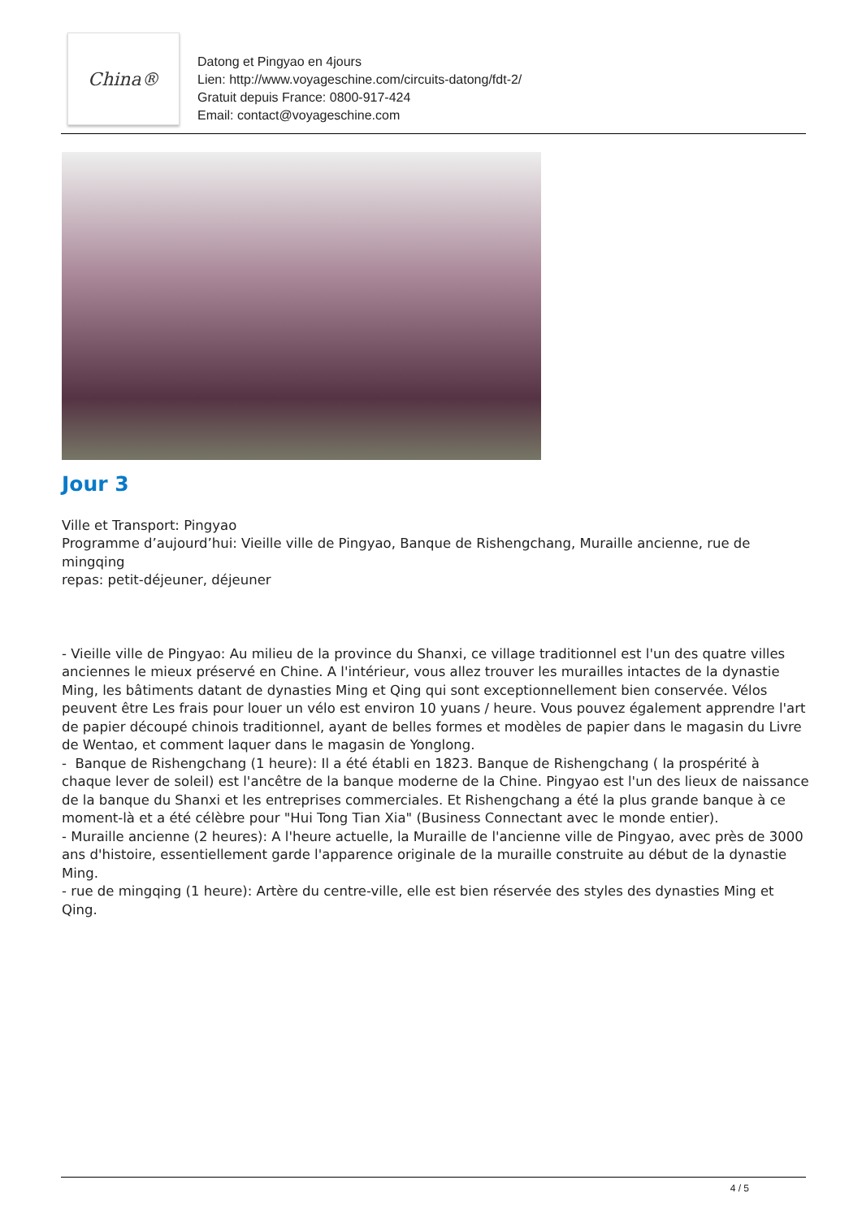China®
Datong et Pingyao en 4jours
Lien: http://www.voyageschine.com/circuits-datong/fdt-2/
Gratuit depuis France: 0800-917-424
Email: contact@voyageschine.com
Jour 3
Ville et Transport: Pingyao
Programme d’aujourd’hui: Vieille ville de Pingyao, Banque de Rishengchang, Muraille ancienne, rue de mingqing
repas: petit-déjeuner, déjeuner
- Vieille ville de Pingyao: Au milieu de la province du Shanxi, ce village traditionnel est l'un des quatre villes anciennes le mieux préservé en Chine. A l'intérieur, vous allez trouver les murailles intactes de la dynastie Ming, les bâtiments datant de dynasties Ming et Qing qui sont exceptionnellement bien conservée. Vélos peuvent être Les frais pour louer un vélo est environ 10 yuans / heure. Vous pouvez également apprendre l'art de papier découpé chinois traditionnel, ayant de belles formes et modèles de papier dans le magasin du Livre de Wentao, et comment laquer dans le magasin de Yonglong.
- Banque de Rishengchang (1 heure): Il a été établi en 1823. Banque de Rishengchang ( la prospérité à chaque lever de soleil) est l'ancêtre de la banque moderne de la Chine. Pingyao est l'un des lieux de naissance de la banque du Shanxi et les entreprises commerciales. Et Rishengchang a été la plus grande banque à ce moment-là et a été célèbre pour "Hui Tong Tian Xia" (Business Connectant avec le monde entier).
- Muraille ancienne (2 heures): A l'heure actuelle, la Muraille de l'ancienne ville de Pingyao, avec près de 3000 ans d'histoire, essentiellement garde l'apparence originale de la muraille construite au début de la dynastie Ming.
- rue de mingqing (1 heure): Artère du centre-ville, elle est bien réservée des styles des dynasties Ming et Qing.
4 / 5